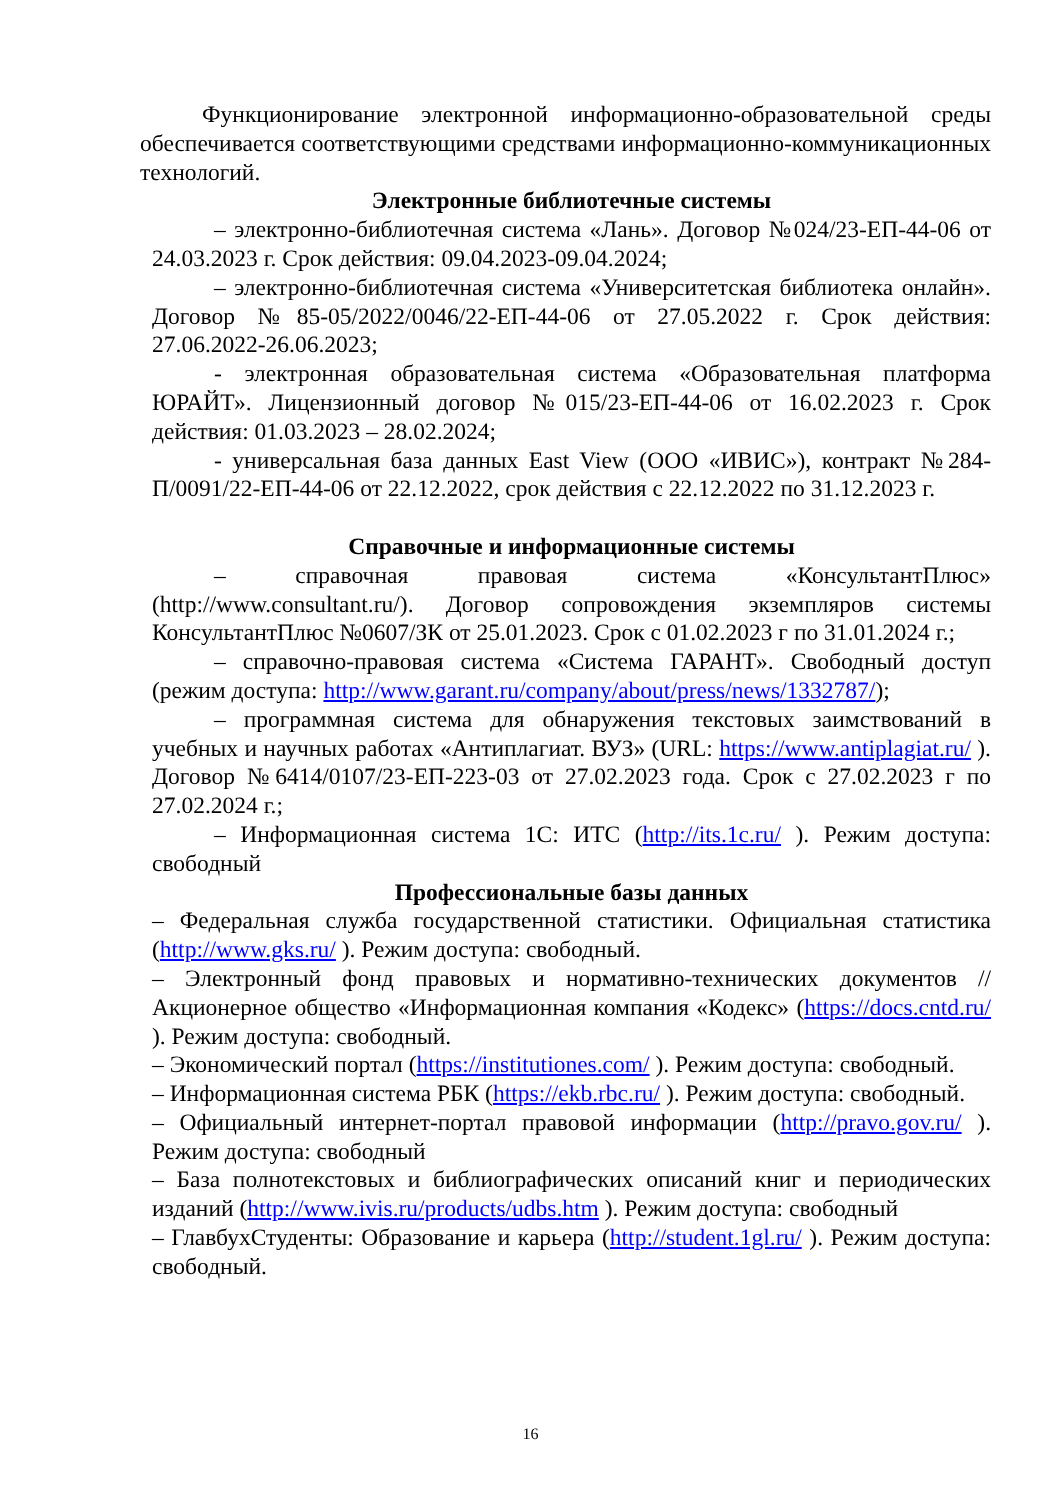Функционирование электронной информационно-образовательной среды обеспечивается соответствующими средствами информационно-коммуникационных технологий.
Электронные библиотечные системы
– электронно-библиотечная система «Лань». Договор №024/23-ЕП-44-06 от 24.03.2023 г. Срок действия: 09.04.2023-09.04.2024;
– электронно-библиотечная система «Университетская библиотека онлайн». Договор №85-05/2022/0046/22-ЕП-44-06 от 27.05.2022 г. Срок действия: 27.06.2022-26.06.2023;
- электронная образовательная система «Образовательная платформа ЮРАЙТ». Лицензионный договор №015/23-ЕП-44-06 от 16.02.2023 г. Срок действия: 01.03.2023 – 28.02.2024;
- универсальная база данных East View (ООО «ИВИС»), контракт №284-П/0091/22-ЕП-44-06 от 22.12.2022, срок действия с 22.12.2022 по 31.12.2023 г.
Справочные и информационные системы
– справочная правовая система «КонсультантПлюс» (http://www.consultant.ru/). Договор сопровождения экземпляров системы КонсультантПлюс №0607/ЗК от 25.01.2023. Срок с 01.02.2023 г по 31.01.2024 г.;
– справочно-правовая система «Система ГАРАНТ». Свободный доступ (режим доступа: http://www.garant.ru/company/about/press/news/1332787/);
– программная система для обнаружения текстовых заимствований в учебных и научных работах «Антиплагиат. ВУЗ» (URL: https://www.antiplagiat.ru/ ). Договор №6414/0107/23-ЕП-223-03 от 27.02.2023 года. Срок с 27.02.2023 г по 27.02.2024 г.;
– Информационная система 1С: ИТС (http://its.1c.ru/ ). Режим доступа: свободный
Профессиональные базы данных
– Федеральная служба государственной статистики. Официальная статистика (http://www.gks.ru/ ). Режим доступа: свободный.
– Электронный фонд правовых и нормативно-технических документов // Акционерное общество «Информационная компания «Кодекс» (https://docs.cntd.ru/ ). Режим доступа: свободный.
– Экономический портал (https://institutiones.com/ ). Режим доступа: свободный.
– Информационная система РБК (https://ekb.rbc.ru/ ). Режим доступа: свободный.
– Официальный интернет-портал правовой информации (http://pravo.gov.ru/ ). Режим доступа: свободный
– База полнотекстовых и библиографических описаний книг и периодических изданий (http://www.ivis.ru/products/udbs.htm ). Режим доступа: свободный
– ГлавбухСтуденты: Образование и карьера (http://student.1gl.ru/ ). Режим доступа: свободный.
16